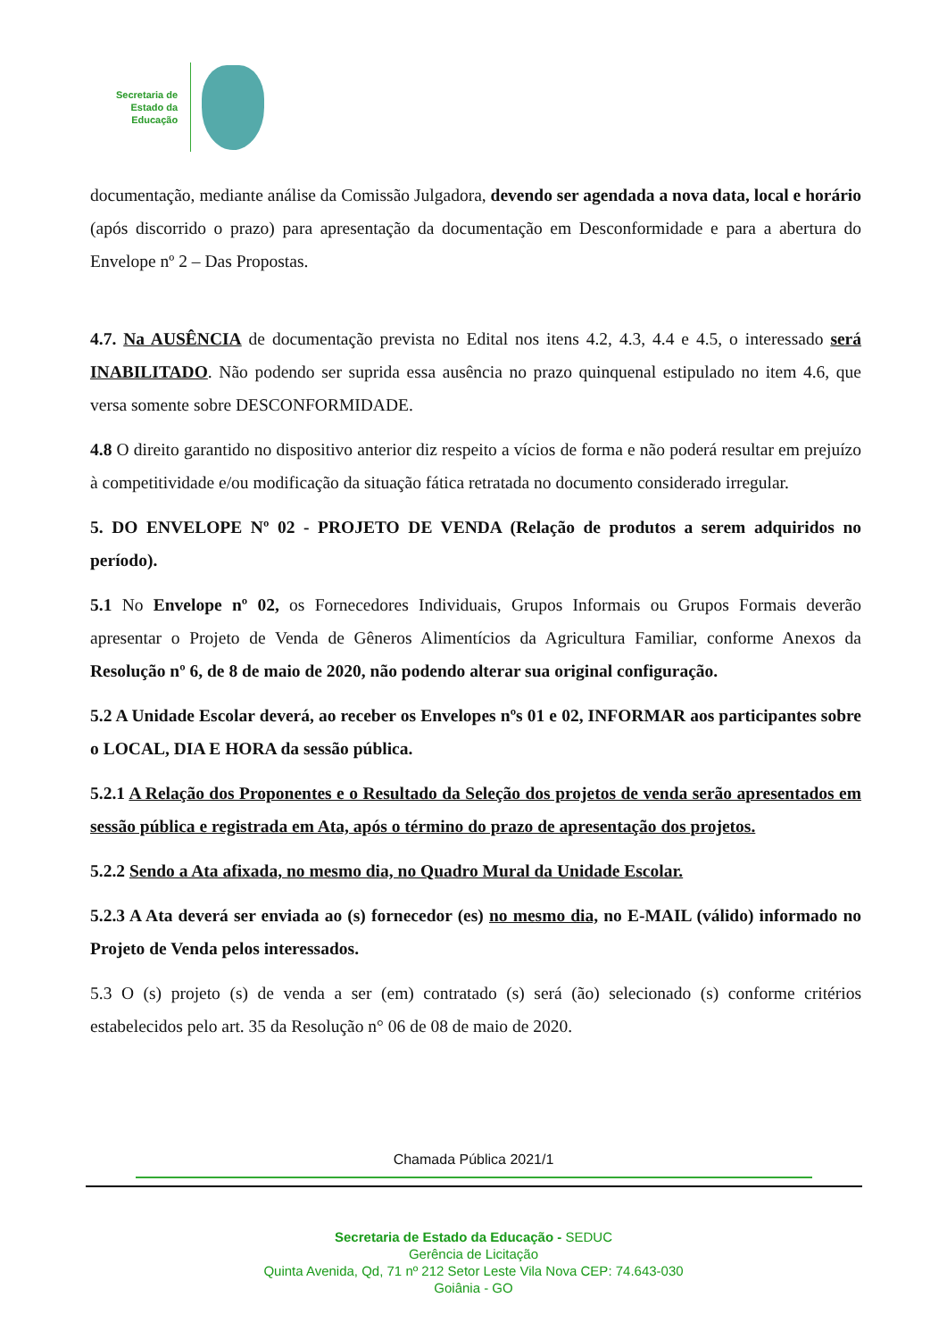Secretaria de
Estado da
Educação
documentação, mediante análise da Comissão Julgadora, devendo ser agendada a nova data, local e horário (após discorrido o prazo) para apresentação da documentação em Desconformidade e para a abertura do Envelope nº 2 – Das Propostas.
4.7. Na AUSÊNCIA de documentação prevista no Edital nos itens 4.2, 4.3, 4.4 e 4.5, o interessado será INABILITADO. Não podendo ser suprida essa ausência no prazo quinquenal estipulado no item 4.6, que versa somente sobre DESCONFORMIDADE.
4.8 O direito garantido no dispositivo anterior diz respeito a vícios de forma e não poderá resultar em prejuízo à competitividade e/ou modificação da situação fática retratada no documento considerado irregular.
5. DO ENVELOPE Nº 02 - PROJETO DE VENDA (Relação de produtos a serem adquiridos no período).
5.1 No Envelope nº 02, os Fornecedores Individuais, Grupos Informais ou Grupos Formais deverão apresentar o Projeto de Venda de Gêneros Alimentícios da Agricultura Familiar, conforme Anexos da Resolução nº 6, de 8 de maio de 2020, não podendo alterar sua original configuração.
5.2 A Unidade Escolar deverá, ao receber os Envelopes nºs 01 e 02, INFORMAR aos participantes sobre o LOCAL, DIA E HORA da sessão pública.
5.2.1 A Relação dos Proponentes e o Resultado da Seleção dos projetos de venda serão apresentados em sessão pública e registrada em Ata, após o término do prazo de apresentação dos projetos.
5.2.2 Sendo a Ata afixada, no mesmo dia, no Quadro Mural da Unidade Escolar.
5.2.3 A Ata deverá ser enviada ao (s) fornecedor (es) no mesmo dia, no E-MAIL (válido) informado no Projeto de Venda pelos interessados.
5.3 O (s) projeto (s) de venda a ser (em) contratado (s) será (ão) selecionado (s) conforme critérios estabelecidos pelo art. 35 da Resolução n° 06 de 08 de maio de 2020.
Chamada Pública 2021/1
Secretaria de Estado da Educação - SEDUC
Gerência de Licitação
Quinta Avenida, Qd, 71 nº 212 Setor Leste Vila Nova CEP: 74.643-030
Goiânia - GO